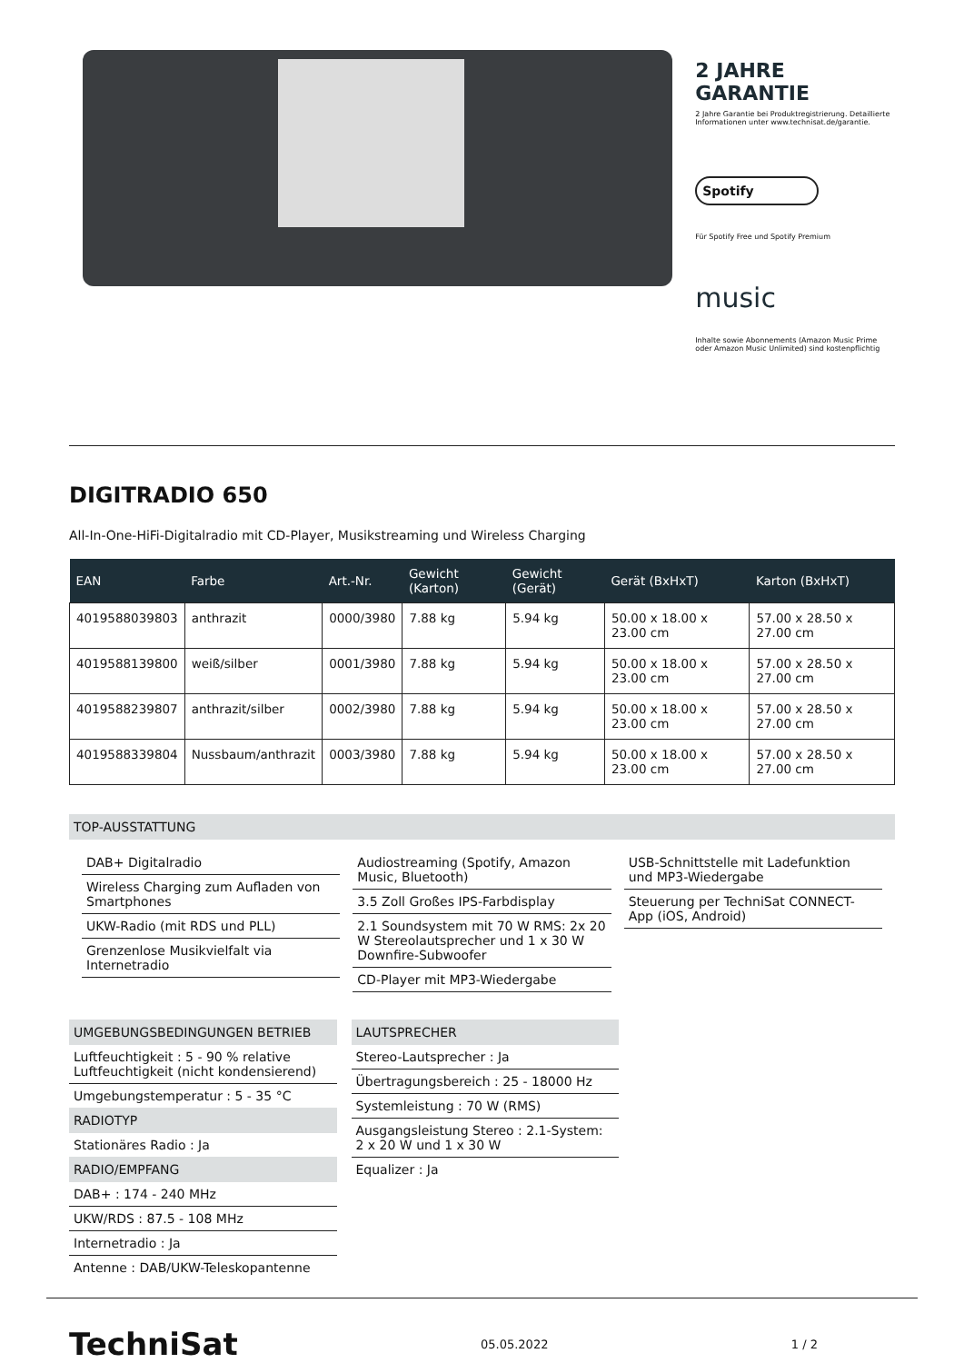2 JAHRE
GARANTIE
2 Jahre Garantie bei Produktregistrierung. Detaillierte Informationen unter www.technisat.de/garantie.
Spotify
Für Spotify Free und Spotify Premium
music
Inhalte sowie Abonnements (Amazon Music Prime oder Amazon Music Unlimited) sind kostenpflichtig
DIGITRADIO 650
All-In-One-HiFi-Digitalradio mit CD-Player, Musikstreaming und Wireless Charging
| EAN | Farbe | Art.-Nr. | Gewicht (Karton) | Gewicht (Gerät) | Gerät (BxHxT) | Karton (BxHxT) |
| --- | --- | --- | --- | --- | --- | --- |
| 4019588039803 | anthrazit | 0000/3980 | 7.88 kg | 5.94 kg | 50.00 x 18.00 x 23.00 cm | 57.00 x 28.50 x 27.00 cm |
| 4019588139800 | weiß/silber | 0001/3980 | 7.88 kg | 5.94 kg | 50.00 x 18.00 x 23.00 cm | 57.00 x 28.50 x 27.00 cm |
| 4019588239807 | anthrazit/silber | 0002/3980 | 7.88 kg | 5.94 kg | 50.00 x 18.00 x 23.00 cm | 57.00 x 28.50 x 27.00 cm |
| 4019588339804 | Nussbaum/anthrazit | 0003/3980 | 7.88 kg | 5.94 kg | 50.00 x 18.00 x 23.00 cm | 57.00 x 28.50 x 27.00 cm |
TOP-AUSSTATTUNG
DAB+ Digitalradio
Wireless Charging zum Aufladen von Smartphones
UKW-Radio (mit RDS und PLL)
Grenzenlose Musikvielfalt via Internetradio
Audiostreaming (Spotify, Amazon Music, Bluetooth)
3.5 Zoll Großes IPS-Farbdisplay
2.1 Soundsystem mit 70 W RMS: 2x 20 W Stereolautsprecher und 1 x 30 W Downfire-Subwoofer
CD-Player mit MP3-Wiedergabe
USB-Schnittstelle mit Ladefunktion und MP3-Wiedergabe
Steuerung per TechniSat CONNECT-App (iOS, Android)
UMGEBUNGSBEDINGUNGEN BETRIEB
Luftfeuchtigkeit : 5 - 90 % relative Luftfeuchtigkeit (nicht kondensierend)
Umgebungstemperatur : 5 - 35 °C
RADIOTYP
Stationäres Radio : Ja
RADIO/EMPFANG
DAB+ : 174 - 240 MHz
UKW/RDS : 87.5 - 108 MHz
Internetradio : Ja
Antenne : DAB/UKW-Teleskopantenne
LAUTSPRECHER
Stereo-Lautsprecher : Ja
Übertragungsbereich : 25 - 18000 Hz
Systemleistung : 70 W (RMS)
Ausgangsleistung Stereo : 2.1-System: 2 x 20 W und 1 x 30 W
Equalizer : Ja
TechniSat 05.05.2022 1 / 2